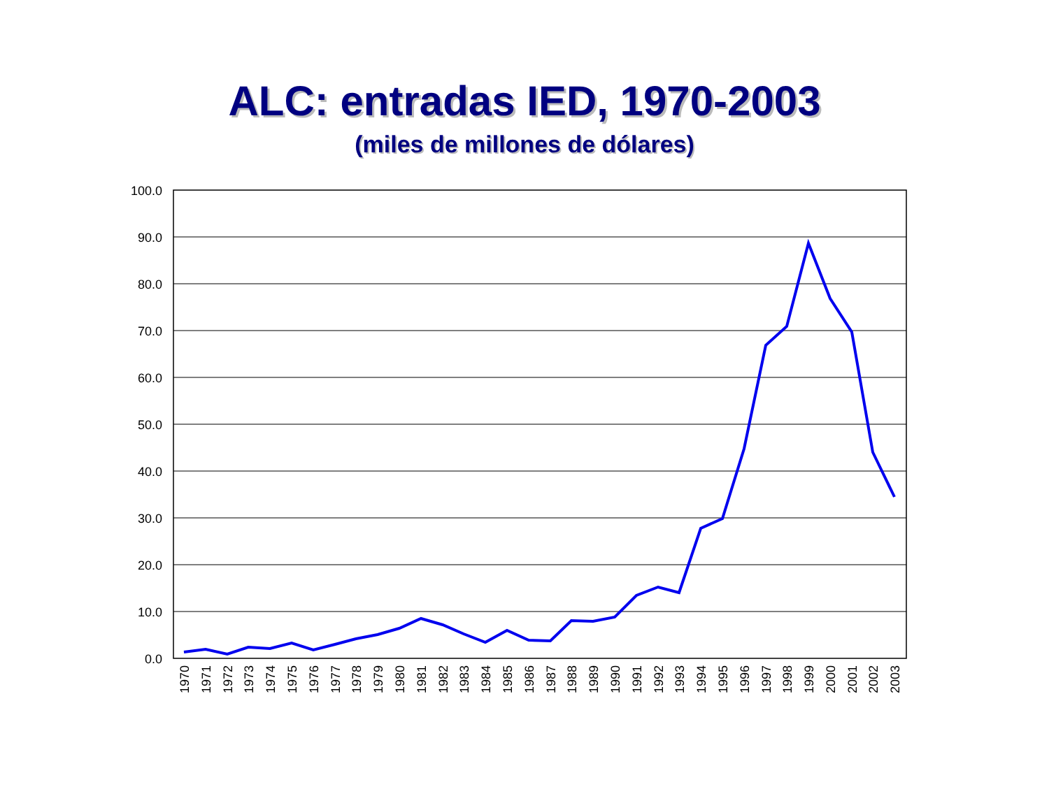ALC: entradas IED, 1970-2003
(miles de millones de dólares)
100.0
90.0
80.0
70.0
60.0
50.0
40.0
30.0
20.0
10.0
0.0
1970
1971
1972
1973
1974
1975
1976
1977
1978
1979
1980
1981
1982
1983
1984
1985
1986
1987
1988
1989
1990
1991
1992
1993
1994
1995
1996
1997
1998
1999
2000
2001
2002
2003